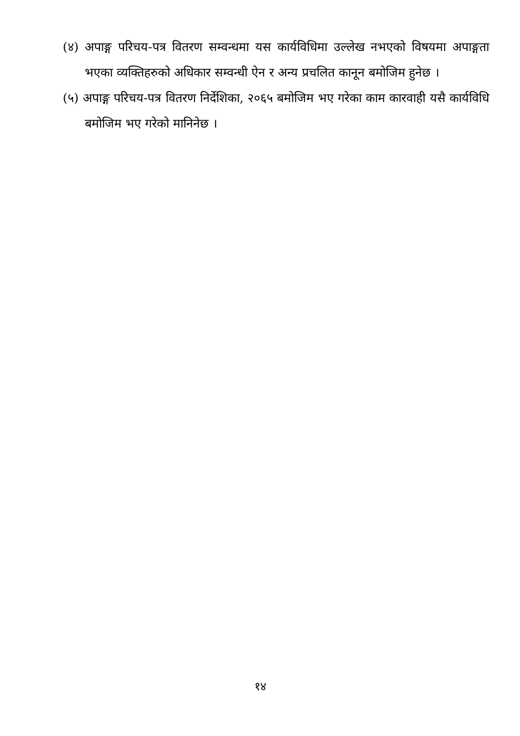(४) अपाङ्ग परिचय-पत्र वितरण सम्वन्धमा यस कार्यविधिमा उल्लेख नभएको विषयमा अपाङ्गता भएका व्यक्तिहरुको अधिकार सम्वन्धी ऐन र अन्य प्रचलित कानून बमोजिम हुनेछ ।
(५) अपाङ्ग परिचय-पत्र वितरण निर्देशिका, २०६५ बमोजिम भए गरेका काम कारवाही यसै कार्यविधि बमोजिम भए गरेको मानिनेछ ।
१४